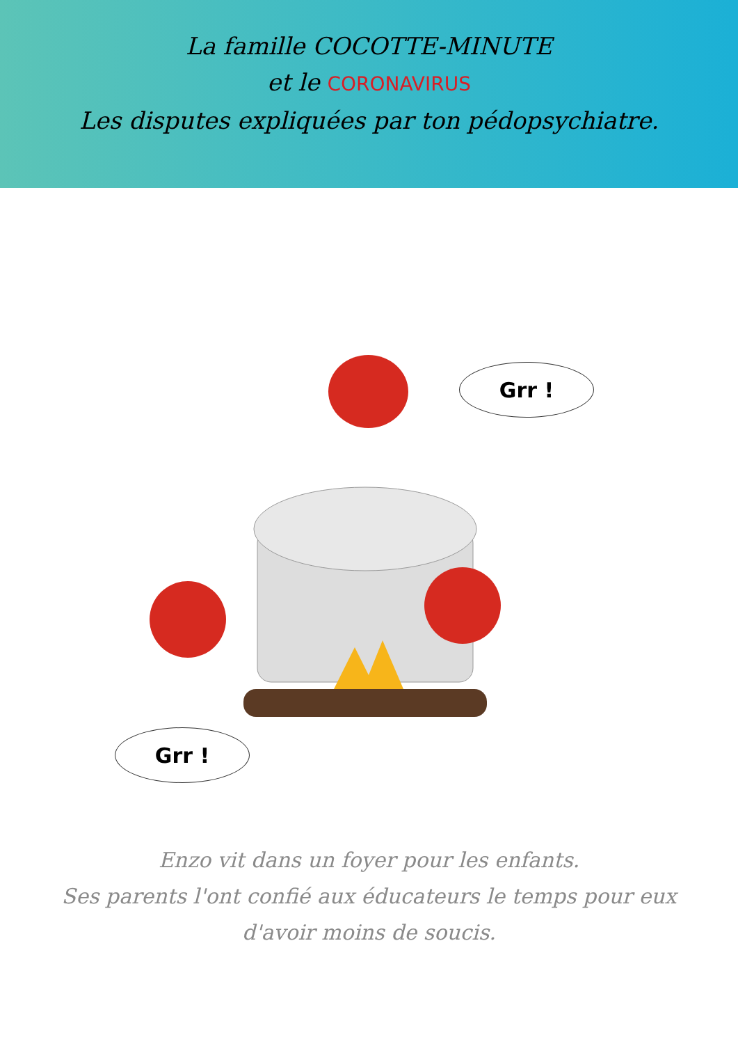La famille COCOTTE-MINUTE
et le CORONAVIRUS
Les disputes expliquées par ton pédopsychiatre.
Grr !
Grr !
Enzo vit dans un foyer pour les enfants.
Ses parents l'ont confié aux éducateurs le temps pour eux
d'avoir moins de soucis.